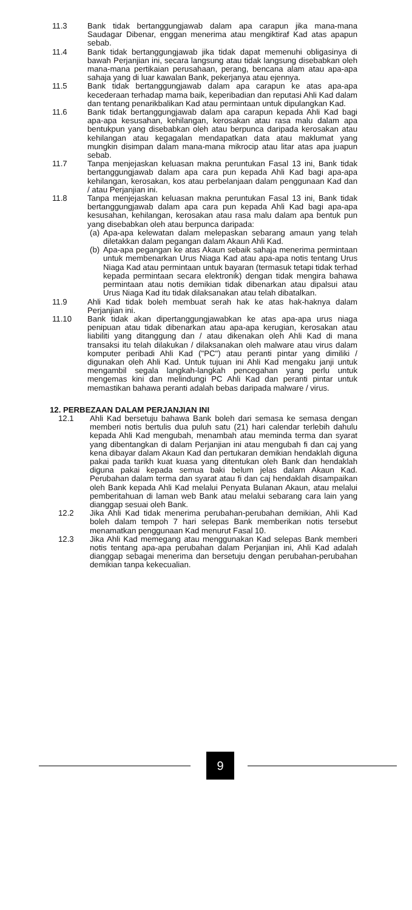11.3 Bank tidak bertanggungjawab dalam apa carapun jika mana-mana Saudagar Dibenar, enggan menerima atau mengiktiraf Kad atas apapun sebab.
11.4 Bank tidak bertanggungjawab jika tidak dapat memenuhi obligasinya di bawah Perjanjian ini, secara langsung atau tidak langsung disebabkan oleh mana-mana pertikaian perusahaan, perang, bencana alam atau apa-apa sahaja yang di luar kawalan Bank, pekerjanya atau ejennya.
11.5 Bank tidak bertanggungjawab dalam apa carapun ke atas apa-apa kecederaan terhadap mama baik, keperibadian dan reputasi Ahli Kad dalam dan tentang penarikbalikan Kad atau permintaan untuk dipulangkan Kad.
11.6 Bank tidak bertanggungjawab dalam apa carapun kepada Ahli Kad bagi apa-apa kesusahan, kehilangan, kerosakan atau rasa malu dalam apa bentukpun yang disebabkan oleh atau berpunca daripada kerosakan atau kehilangan atau kegagalan mendapatkan data atau maklumat yang mungkin disimpan dalam mana-mana mikrocip atau litar atas apa juapun sebab.
11.7 Tanpa menjejaskan keluasan makna peruntukan Fasal 13 ini, Bank tidak bertanggungjawab dalam apa cara pun kepada Ahli Kad bagi apa-apa kehilangan, kerosakan, kos atau perbelanjaan dalam penggunaan Kad dan / atau Perjanjian ini.
11.8 Tanpa menjejaskan keluasan makna peruntukan Fasal 13 ini, Bank tidak bertanggungjawab dalam apa cara pun kepada Ahli Kad bagi apa-apa kesusahan, kehilangan, kerosakan atau rasa malu dalam apa bentuk pun yang disebabkan oleh atau berpunca daripada:
(a)
Apa-apa kelewatan dalam melepaskan sebarang amaun yang telah diletakkan dalam pegangan dalam Akaun Ahli Kad.
(b)
Apa-apa pegangan ke atas Akaun sebaik sahaja menerima permintaan untuk membenarkan Urus Niaga Kad atau apa-apa notis tentang Urus Niaga Kad atau permintaan untuk bayaran (termasuk tetapi tidak terhad kepada permintaan secara elektronik) dengan tidak mengira bahawa permintaan atau notis demikian tidak dibenarkan atau dipalsui atau Urus Niaga Kad itu tidak dilaksanakan atau telah dibatalkan.
11.9 Ahli Kad tidak boleh membuat serah hak ke atas hak-haknya dalam Perjanjian ini.
11.10 Bank tidak akan dipertanggungjawabkan ke atas apa-apa urus niaga penipuan atau tidak dibenarkan atau apa-apa kerugian, kerosakan atau liabiliti yang ditanggung dan / atau dikenakan oleh Ahli Kad di mana transaksi itu telah dilakukan / dilaksanakan oleh malware atau virus dalam komputer peribadi Ahli Kad ("PC") atau peranti pintar yang dimiliki / digunakan oleh Ahli Kad. Untuk tujuan ini Ahli Kad mengaku janji untuk mengambil segala langkah-langkah pencegahan yang perlu untuk mengemas kini dan melindungi PC Ahli Kad dan peranti pintar untuk memastikan bahawa peranti adalah bebas daripada malware / virus.
12. PERBEZAAN DALAM PERJANJIAN INI
12.1 Ahli Kad bersetuju bahawa Bank boleh dari semasa ke semasa dengan memberi notis bertulis dua puluh satu (21) hari calendar terlebih dahulu kepada Ahli Kad mengubah, menambah atau meminda terma dan syarat yang dibentangkan di dalam Perjanjian ini atau mengubah fi dan caj yang kena dibayar dalam Akaun Kad dan pertukaran demikian hendaklah diguna pakai pada tarikh kuat kuasa yang ditentukan oleh Bank dan hendaklah diguna pakai kepada semua baki belum jelas dalam Akaun Kad. Perubahan dalam terma dan syarat atau fi dan caj hendaklah disampaikan oleh Bank kepada Ahli Kad melalui Penyata Bulanan Akaun, atau melalui pemberitahuan di laman web Bank atau melalui sebarang cara lain yang dianggap sesuai oleh Bank.
12.2 Jika Ahli Kad tidak menerima perubahan-perubahan demikian, Ahli Kad boleh dalam tempoh 7 hari selepas Bank memberikan notis tersebut menamatkan penggunaan Kad menurut Fasal 10.
12.3 Jika Ahli Kad memegang atau menggunakan Kad selepas Bank memberi notis tentang apa-apa perubahan dalam Perjanjian ini, Ahli Kad adalah dianggap sebagai menerima dan bersetuju dengan perubahan-perubahan demikian tanpa kekecualian.
9